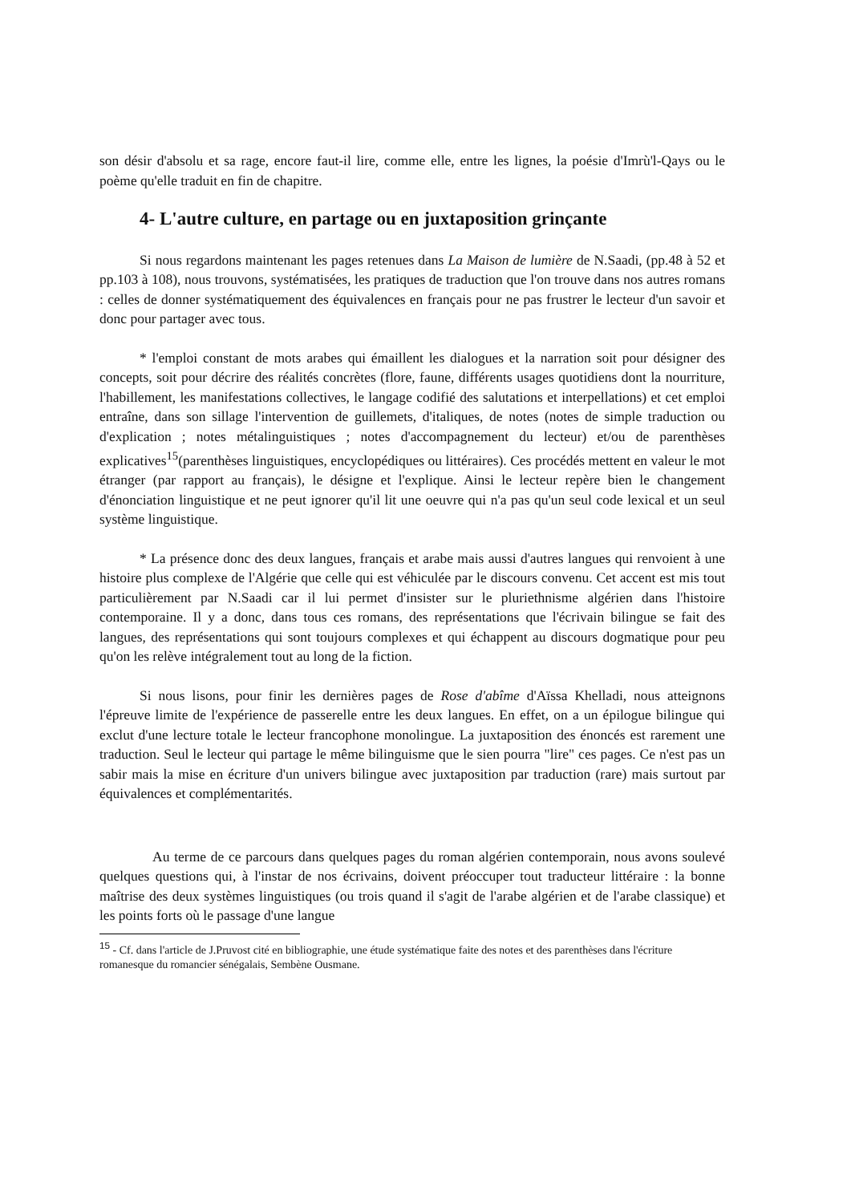son désir d'absolu et sa rage, encore faut-il lire, comme elle, entre les lignes, la poésie d'Imrù'l-Qays ou le poème qu'elle traduit en fin de chapitre.
4- L'autre culture, en partage ou en juxtaposition grinçante
Si nous regardons maintenant les pages retenues dans La Maison de lumière de N.Saadi, (pp.48 à 52 et pp.103 à 108), nous trouvons, systématisées, les pratiques de traduction que l'on trouve dans nos autres romans : celles de donner systématiquement des équivalences en français pour ne pas frustrer le lecteur d'un savoir et donc pour partager avec tous.
* l'emploi constant de mots arabes qui émaillent les dialogues et la narration soit pour désigner des concepts, soit pour décrire des réalités concrètes (flore, faune, différents usages quotidiens dont la nourriture, l'habillement, les manifestations collectives, le langage codifié des salutations et interpellations) et cet emploi entraîne, dans son sillage l'intervention de guillemets, d'italiques, de notes (notes de simple traduction ou d'explication ; notes métalinguistiques ; notes d'accompagnement du lecteur) et/ou de parenthèses explicatives<sup>15</sup>(parenthèses linguistiques, encyclopédiques ou littéraires). Ces procédés mettent en valeur le mot étranger (par rapport au français), le désigne et l'explique. Ainsi le lecteur repère bien le changement d'énonciation linguistique et ne peut ignorer qu'il lit une oeuvre qui n'a pas qu'un seul code lexical et un seul système linguistique.
* La présence donc des deux langues, français et arabe mais aussi d'autres langues qui renvoient à une histoire plus complexe de l'Algérie que celle qui est véhiculée par le discours convenu. Cet accent est mis tout particulièrement par N.Saadi car il lui permet d'insister sur le pluriethnisme algérien dans l'histoire contemporaine. Il y a donc, dans tous ces romans, des représentations que l'écrivain bilingue se fait des langues, des représentations qui sont toujours complexes et qui échappent au discours dogmatique pour peu qu'on les relève intégralement tout au long de la fiction.
Si nous lisons, pour finir les dernières pages de Rose d'abîme d'Aïssa Khelladi, nous atteignons l'épreuve limite de l'expérience de passerelle entre les deux langues. En effet, on a un épilogue bilingue qui exclut d'une lecture totale le lecteur francophone monolingue. La juxtaposition des énoncés est rarement une traduction. Seul le lecteur qui partage le même bilinguisme que le sien pourra "lire" ces pages. Ce n'est pas un sabir mais la mise en écriture d'un univers bilingue avec juxtaposition par traduction (rare) mais surtout par équivalences et complémentarités.
Au terme de ce parcours dans quelques pages du roman algérien contemporain, nous avons soulevé quelques questions qui, à l'instar de nos écrivains, doivent préoccuper tout traducteur littéraire : la bonne maîtrise des deux systèmes linguistiques (ou trois quand il s'agit de l'arabe algérien et de l'arabe classique) et les points forts où le passage d'une langue
<sup>15</sup> - Cf. dans l'article de J.Pruvost cité en bibliographie, une étude systématique faite des notes et des parenthèses dans l'écriture romanesque du romancier sénégalais, Sembène Ousmane.